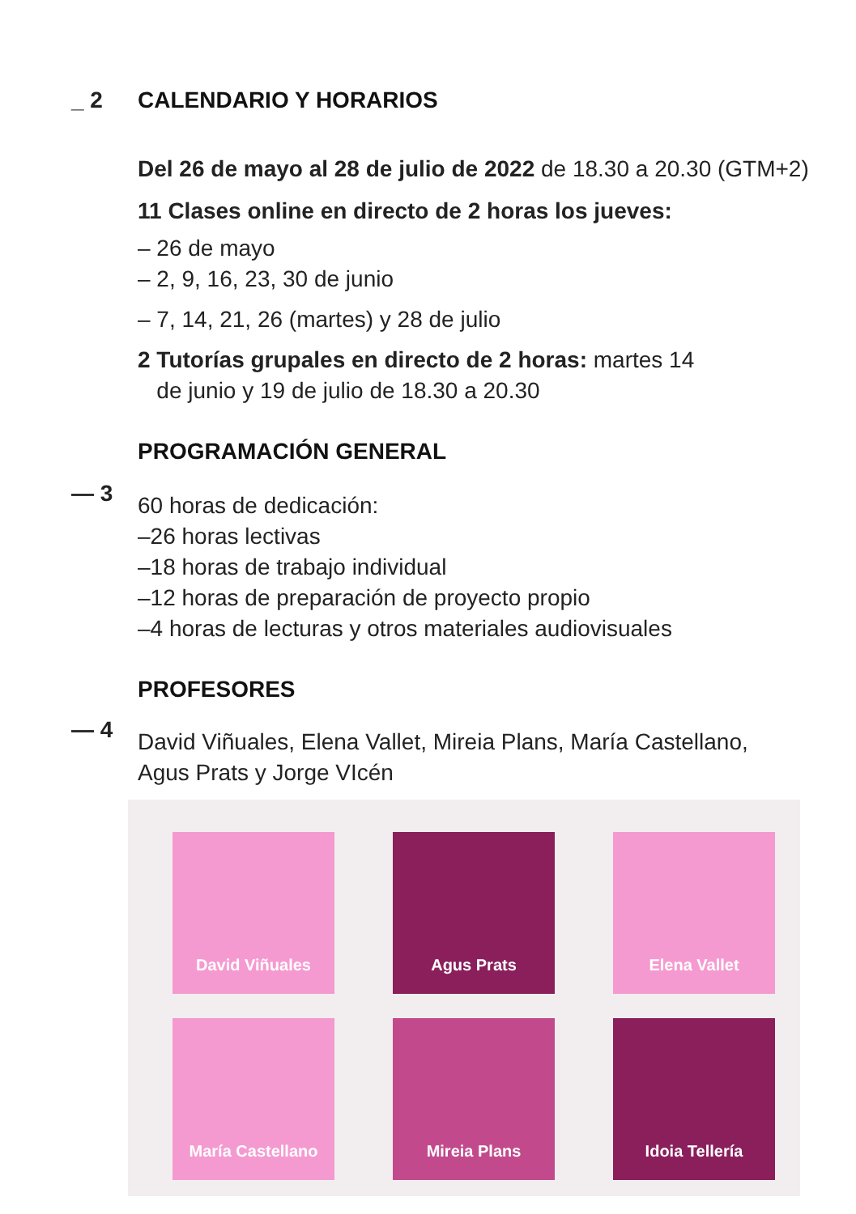_ 2 CALENDARIO Y HORARIOS
Del 26 de mayo al 28 de julio de 2022 de 18.30 a 20.30 (GTM+2)
11 Clases online en directo de 2 horas los jueves:
– 26 de mayo
– 2, 9, 16, 23, 30 de junio
– 7, 14, 21, 26 (martes) y 28 de julio
2 Tutorías grupales en directo de 2 horas: martes 14
de junio y 19 de julio de 18.30 a 20.30
PROGRAMACIÓN GENERAL
— 3
60 horas de dedicación:
–26 horas lectivas
–18 horas de trabajo individual
–12 horas de preparación de proyecto propio
–4 horas de lecturas y otros materiales audiovisuales
PROFESORES
— 4
David Viñuales, Elena Vallet, Mireia Plans, María Castellano,
Agus Prats y Jorge VIcén
David Viñuales
Agus Prats
Elena Vallet
María Castellano
Mireia Plans
Idoia Tellería